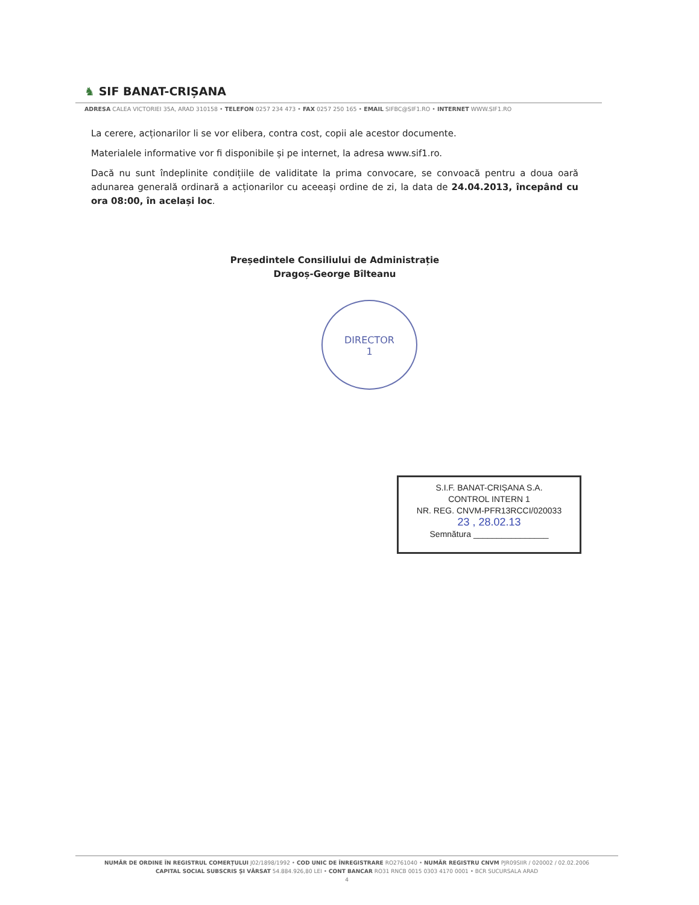♞ SIF BANAT-CRIȘANA
ADRESA CALEA VICTORIEI 35A, ARAD 310158 • TELEFON 0257 234 473 • FAX 0257 250 165 • EMAIL SIFBC@SIF1.RO • INTERNET WWW.SIF1.RO
La cerere, acționarilor li se vor elibera, contra cost, copii ale acestor documente.
Materialele informative vor fi disponibile și pe internet, la adresa www.sif1.ro.
Dacă nu sunt îndeplinite condițiile de validitate la prima convocare, se convoacă pentru a doua oară adunarea generală ordinară a acționarilor cu aceeași ordine de zi, la data de 24.04.2013, începând cu ora 08:00, în același loc.
Președintele Consiliului de Administrație
Dragoș-George Bîlteanu
DIRECTOR
1
S.I.F. BANAT-CRIȘANA S.A.
CONTROL INTERN 1
NR. REG. CNVM-PFR13RCCI/020033
23 , 28.02.13
Semnătura ________________
NUMĂR DE ORDINE ÎN REGISTRUL COMERȚULUI J02/1898/1992 • COD UNIC DE ÎNREGISTRARE RO2761040 • NUMĂR REGISTRU CNVM PJR09SIIR / 020002 / 02.02.2006
CAPITAL SOCIAL SUBSCRIS ȘI VĂRSAT 54.884.926,80 LEI • CONT BANCAR RO31 RNCB 0015 0303 4170 0001 • BCR SUCURSALA ARAD
4